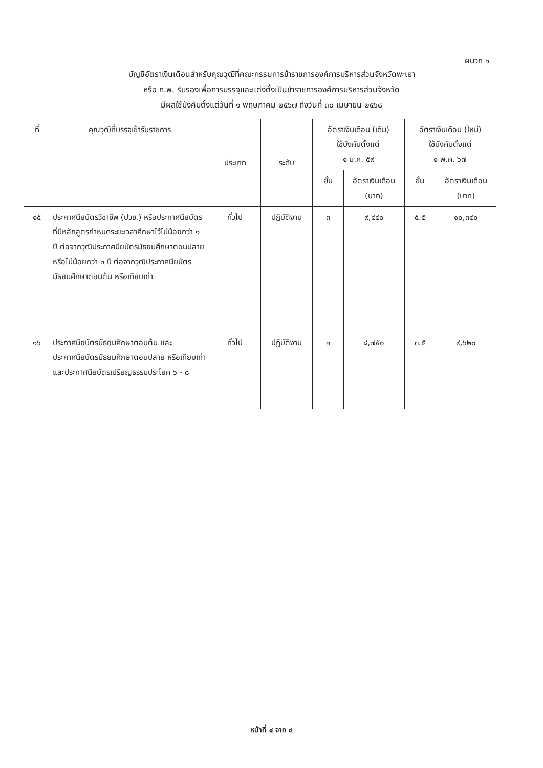ผนวก ๑
บัญชีอัตราเงินเดือนสำหรับคุณวุฒิที่คณะกรรมการข้าราชการองค์การบริหารส่วนจังหวัดพะเยา
หรือ ก.พ. รับรองเพื่อการบรรจุและแต่งตั้งเป็นข้าราชการองค์การบริหารส่วนจังหวัด
มีผลใช้บังคับตั้งแต่วันที่ ๑ พฤษภาคม ๒๕๖๗ ถึงวันที่ ๓๐ เมษายน ๒๕๖๘
| ที่ | คุณวุฒิที่บรรจุเข้ารับราชการ | ประเภท | ระดับ | อัตราเงินเดือน (เดิม) ใช้บังคับตั้งแต่ ๑ ม.ค. ๕๙ | | อัตราเงินเดือน (ใหม่) ใช้บังคับตั้งแต่ ๑ พ.ค. ๖๗ | |
| --- | --- | --- | --- | --- | --- | --- | --- |
| | | | | ขั้น | อัตราเงินเดือน (บาท) | ขั้น | อัตราเงินเดือน (บาท) |
| ๑๕ | ประกาศนียบัตรวิชาชีพ (ปวช.) หรือประกาศนียบัตรที่มีหลักสูตรกำหนดระยะเวลาศึกษาไว้ไม่น้อยกว่า ๑ ปี ต่อจากวุฒิประกาศนียบัตรมัธยมศึกษาตอนปลาย หรือไม่น้อยกว่า ๓ ปี ต่อจากวุฒิประกาศนียบัตรมัธยมศึกษาตอนต้น หรือเทียบเท่า | ทั่วไป | ปฏิบัติงาน | ๓ | ๙,๔๔๐ | ๕.๕ | ๑๐,๓๔๐ |
| ๑๖ | ประกาศนียบัตรมัธยมศึกษาตอนต้น และประกาศนียบัตรมัธยมศึกษาตอนปลาย หรือเทียบเท่า และประกาศนียบัตรเปรียญธรรมประโยค ๖ - ๘ | ทั่วไป | ปฏิบัติงาน | ๑ | ๘,๗๕๐ | ๓.๕ | ๙,๖๒๐ |
หน้าที่ ๔ จาก ๔